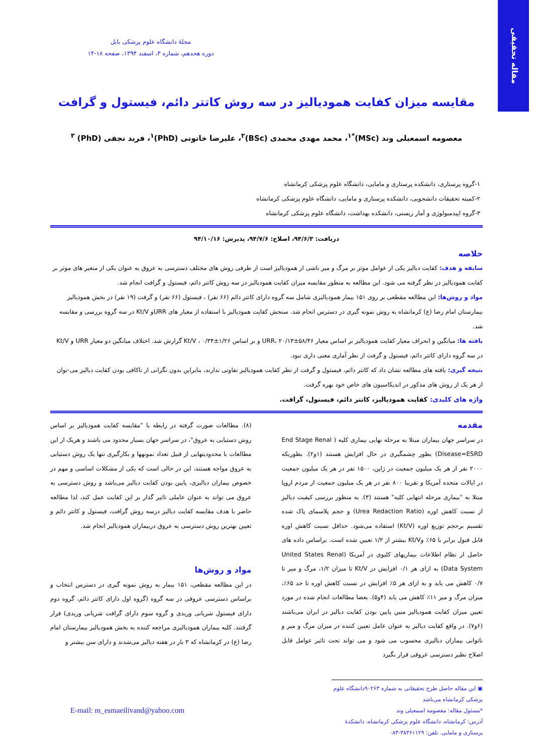مقاله تحقیقی
مجلهٔ دانشگاه علوم پزشکی بابل
دوره هجدهم، شماره ۳، اسفند ۱۳۹۴، صفحه ۱۸-۱۴
مقایسه میزان کفایت همودیالیز در سه روش کاتتر دائم، فیستول و گرافت
معصومه اسمعیلی وند (MSc)<sup>*۱</sup>، محمد مهدی محمدی (BSc)<sup>۲</sup>، علیرضا خاتونی (PhD)<sup>۱</sup>، فرید نجفی (PhD) <sup>۳</sup>
۱-گروه پرستاری، دانشکده پرستاری و مامایی، دانشگاه علوم پزشکی کرمانشاه
۲-کمیته تحقیقات دانشجویی، دانشکده پرستاری و مامایی، دانشگاه علوم پزشکی کرمانشاه
۳-گروه اپیدمیولوژی و آمار زیستی، دانشکده بهداشت، دانشگاه علوم پزشکی کرمانشاه
دریافت: ۹۴/۶/۳، اصلاح: ۹۴/۷/۶، پذیرش: ۹۴/۱۰/۱۶
خلاصه
سابقه و هدف: کفایت دیالیز یکی از عوامل موثر بر مرگ و میر ناشی از همودیالیز است از طرفی روش های مختلف دسترسی به عروق به عنوان یکی از متغیر های موثر بر کفایت همودیالیز در نظر گرفته می شود. این مطالعه به منظور مقایسه میزان کفایت همودیالیز در سه روش کاتتر دائم، فیستول و گرافت انجام شد.
مواد و روش‌ها: این مطالعه مقطعی بر روی ۱۵۱ بیمار همودیالیزی شامل سه گروه دارای کاتتر دائم (۶۶ نفر) ، فیستول (۶۶ نفر) و گرفت (۱۹ نفر) در بخش همودیالیز بیمارستان امام رضا (ع) کرمانشاه به روش نمونه گیری در دسترس انجام شد. سنجش کفایت همودیالیز با استفاده از معیار های URRو Kt/V در سه گروه بررسی و مقایسه شد.
یافته ها: میانگین و انحراف معیار کفایت همودیالیز بر اساس معیار URR، ۲۰/۱۳±۵۸/۴۶ و بر اساس Kt/V ، ۰/۳۴±۱/۲۶ گزارش شد. اختلاف میانگین دو معیار URR و Kt/V در سه گروه دارای کاتتر دائم، فیستول و گرفت از نظر آماری معنی داری نبود.
نتیجه گیری: یافته های مطالعه نشان داد که کاتتر دائم، فیستول و گرفت از نظر کفایت همودیالیز تفاوتی ندارند، بنابراین بدون نگرانی از ناکافی بودن کفایت دیالیز می-توان از هر یک از روش های مذکور در اندیکاسیون های خاص خود بهره گرفت.
واژه های کلیدی: کفایت همودیالیز، کاتتر دائم، فیستول، گرافت.
مقدمه
در سراسر جهان بیماران مبتلا به مرحله نهایی بیماری کلیه ( End Stage Renal Disease=ESRD) بطور چشمگیری در حال افزایش هستند (۱و۲). بطوریکه ۲۰۰۰ نفر از هر یک میلیون جمعیت در ژاپن، ۱۵۰۰ نفر در هر یک میلیون جمعیت در ایالات متحده آمریکا و تقریبا ۸۰۰ نفر در هر یک میلیون جمعیت از مردم اروپا مبتلا به "بیماری مرحله انتهایی کلیه" هستند (۳). به منظور بررسی کیفیت دیالیز از نسبت کاهش اوره (Urea Redaction Ratio) و حجم پلاسمای پاک شده تقسیم برحجم توزیع اوره (Kt/V) استفاده می‌شود. حداقل نسبت کاهش اوره قابل قبول برابر با ۶۵٪ وKt/V بیشتر از ۱/۲ تعیین شده است. براساس داده های حاصل از نظام اطلاعات بیماریهای کلیوی در آمریکا (United States Renal Data System) به ازای هر ۰/۱ افزایش در Kt/V تا میزان ۱/۲، مرگ و میر تا ۰/۷ کاهش می یابد و به ازای هر ۵٪ افزایش در نسبت کاهش اوره تا حد ۶۵٪، میزان مرگ و میر ۱۱٪ کاهش می یابد (۴و۵). بعضا مطالعات انجام شده در مورد تعیین میزان کفایت همودیالیز مبین پایین بودن کفایت دیالیز در ایران می‌باشند (۶و۷). در واقع کفایت دیالیز به عنوان عامل تعیین کننده در میزان مرگ و میر و ناتوانی بیماران دیالیزی محسوب می شود و می تواند تحت تاثیر عوامل قابل اصلاح نظیر دسترسی عروقی قرار بگیرد
(۸). مطالعات صورت گرفته در رابطه با "مقایسه کفایت همودیالیز بر اساس روش دستیابی به عروق"، در سراسر جهان بسیار محدود می باشند و هریک از این مطالعات با محدودیتهایی از قبیل تعداد نمونهها و بکارگیری تنها یک روش دستیابی به عروق مواجه هستند، این در حالی است که یکی از مشکلات اساسی و مهم در خصوص بیماران دیالیزی، پایین بودن کفایت دیالیز می‌باشد و روش دسترسی به عروق می تواند به عنوان عاملی تاثیر گذار بر این کفایت عمل کند، لذا مطالعه حاضر با هدف مقایسه کفایت دیالیز درسه روش گرافت، فیستول و کاتتر دائم و تعیین بهترین روش دسترسی به عروق دربیماران همودیالیز انجام شد.
مواد و روش‌ها
در این مطالعه مقطعی، ۱۵۱ بیمار به روش نمونه گیری در دسترس انتخاب و براساس دسترسی عروقی در سه گروه (گروه اول دارای کاتتر دائم، گروه دوم دارای فیستول شریانی وریدی و گروه سوم دارای گرافت شریانی وریدی) قرار گرفتند. کلیه بیماران همودیالیزی مراجعه کننده به بخش همودیالیز بیمارستان امام رضا (ع) در کرمانشاه که ۳ بار در هفته دیالیز می‌شدند و دارای سن بیشتر و
▣ این مقاله حاصل طرح تحقیقاتی به شماره ۹۰۲۶۳دانشگاه علوم پزشکی کرمانشاه می‌باشد
*مسئول مقاله: معصومه اسمعیلی وند
آدرس: کرمانشاه، دانشگاه علوم پزشکی کرمانشاه، دانشکدهٔ پرستاری و مامایی. تلفن: ۳۸۳۶۱۱۲۹-۰۸۳
E-mail: m_esmaeilivand@yahoo.com